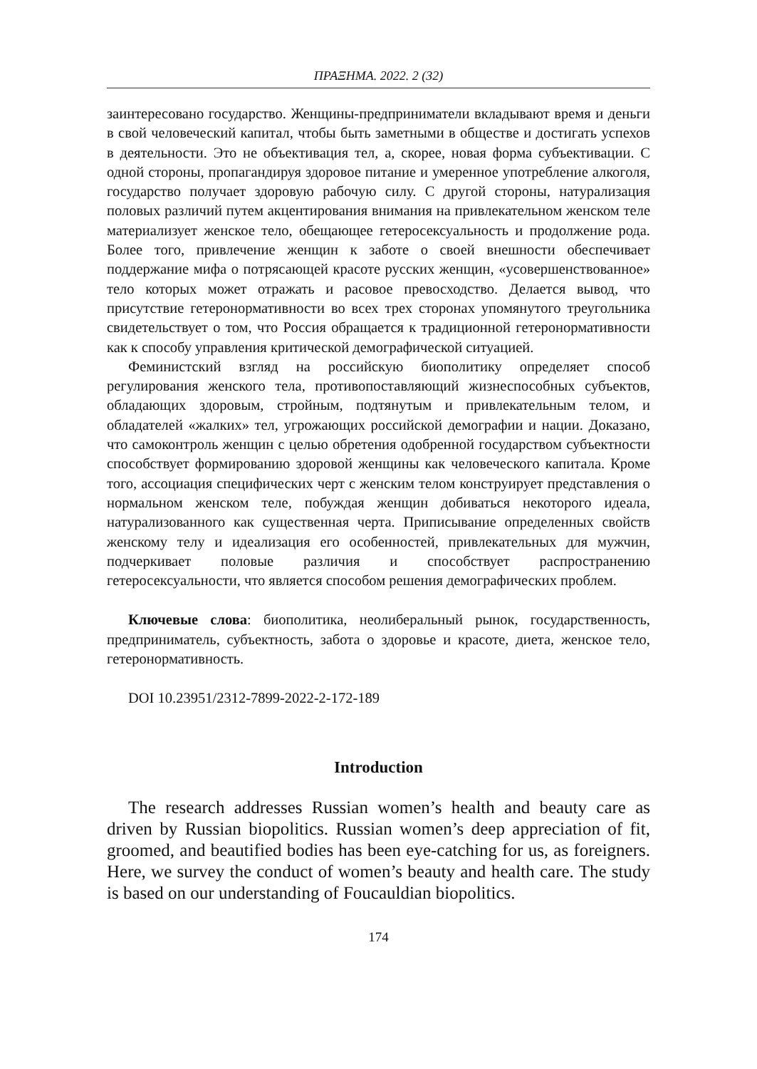ПРАΞНМА. 2022. 2 (32)
заинтересовано государство. Женщины-предприниматели вкладывают время и деньги в свой человеческий капитал, чтобы быть заметными в обществе и достигать успехов в деятельности. Это не объективация тел, а, скорее, новая форма субъективации. С одной стороны, пропагандируя здоровое питание и умеренное употребление алкоголя, государство получает здоровую рабочую силу. С другой стороны, натурализация половых различий путем акцентирования внимания на привлекательном женском теле материализует женское тело, обещающее гетеросексуальность и продолжение рода. Более того, привлечение женщин к заботе о своей внешности обеспечивает поддержание мифа о потрясающей красоте русских женщин, «усовершенствованное» тело которых может отражать и расовое превосходство. Делается вывод, что присутствие гетеронормативности во всех трех сторонах упомянутого треугольника свидетельствует о том, что Россия обращается к традиционной гетеронормативности как к способу управления критической демографической ситуацией.
Феминистский взгляд на российскую биополитику определяет способ регулирования женского тела, противопоставляющий жизнеспособных субъектов, обладающих здоровым, стройным, подтянутым и привлекательным телом, и обладателей «жалких» тел, угрожающих российской демографии и нации. Доказано, что самоконтроль женщин с целью обретения одобренной государством субъектности способствует формированию здоровой женщины как человеческого капитала. Кроме того, ассоциация специфических черт с женским телом конструирует представления о нормальном женском теле, побуждая женщин добиваться некоторого идеала, натурализованного как существенная черта. Приписывание определенных свойств женскому телу и идеализация его особенностей, привлекательных для мужчин, подчеркивает половые различия и способствует распространению гетеросексуальности, что является способом решения демографических проблем.
Ключевые слова: биополитика, неолиберальный рынок, государственность, предприниматель, субъектность, забота о здоровье и красоте, диета, женское тело, гетеронормативность.
DOI 10.23951/2312-7899-2022-2-172-189
Introduction
The research addresses Russian women’s health and beauty care as driven by Russian biopolitics. Russian women’s deep appreciation of fit, groomed, and beautified bodies has been eye-catching for us, as foreigners. Here, we survey the conduct of women’s beauty and health care. The study is based on our understanding of Foucauldian biopolitics.
174